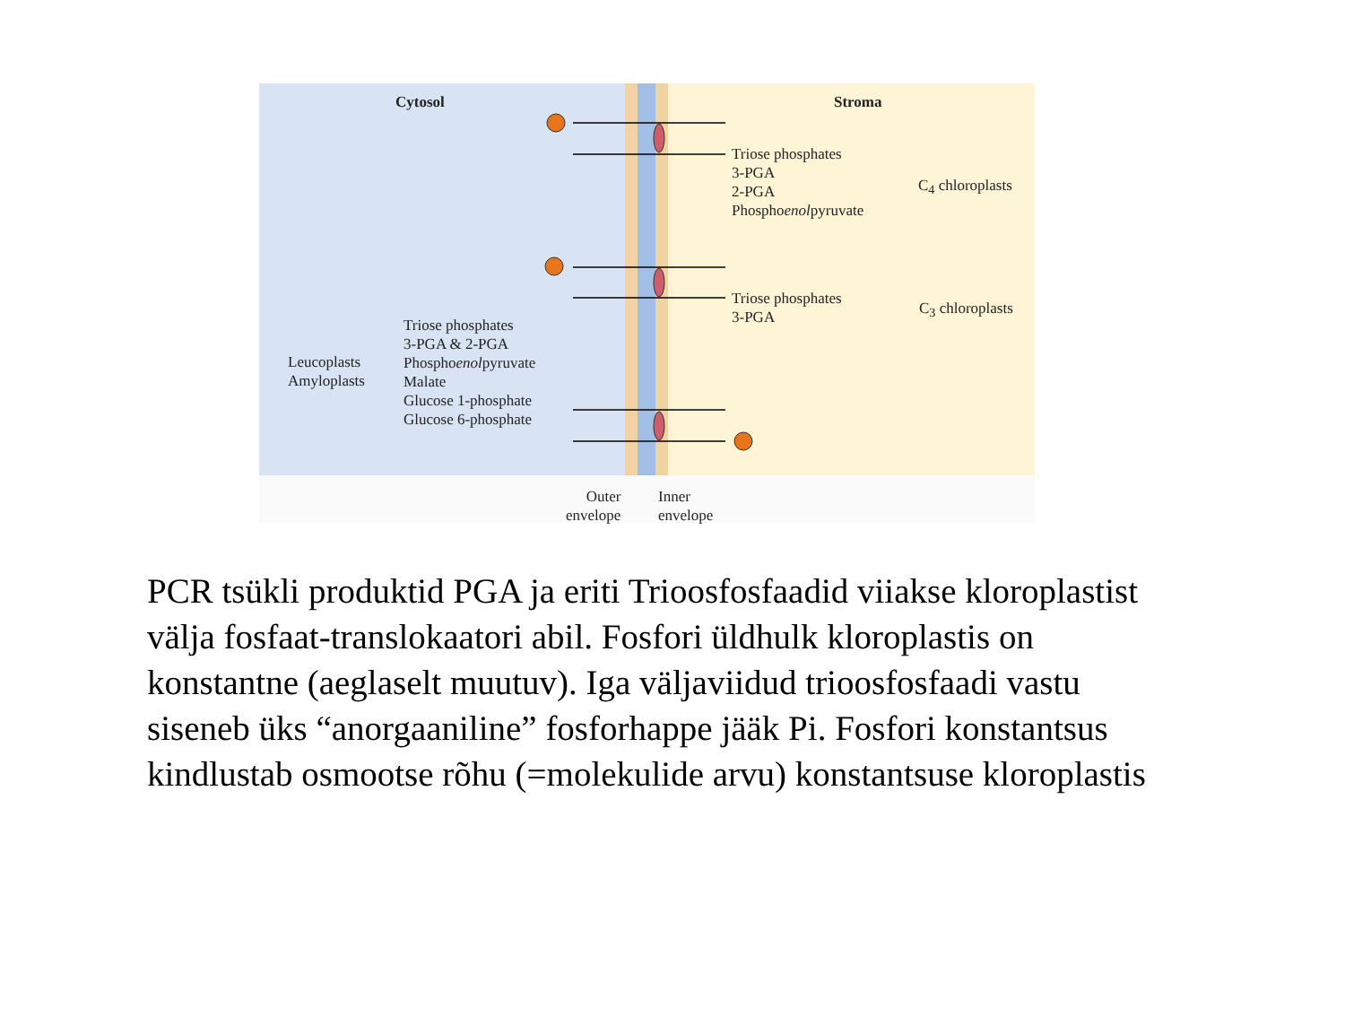Cytosol Stroma
Triose phosphates
3-PGA
2-PGA
Phosphoenolpyruvate
C<sub>4</sub> chloroplasts
Triose phosphates
3-PGA
C<sub>3</sub> chloroplasts
Leucoplasts
Amyloplasts
Triose phosphates
3-PGA & 2-PGA
Phosphoenolpyruvate
Malate
Glucose 1-phosphate
Glucose 6-phosphate
Outer
envelope
Inner
envelope
PCR tsükli produktid PGA ja eriti Trioosfosfaadid viiakse kloroplastist välja fosfaat-translokaatori abil. Fosfori üldhulk kloroplastis on konstantne (aeglaselt muutuv). Iga väljaviidud trioosfosfaadi vastu siseneb üks “anorgaaniline” fosforhappe jääk Pi. Fosfori konstantsus kindlustab osmootse rõhu (=molekulide arvu) konstantsuse kloroplastis